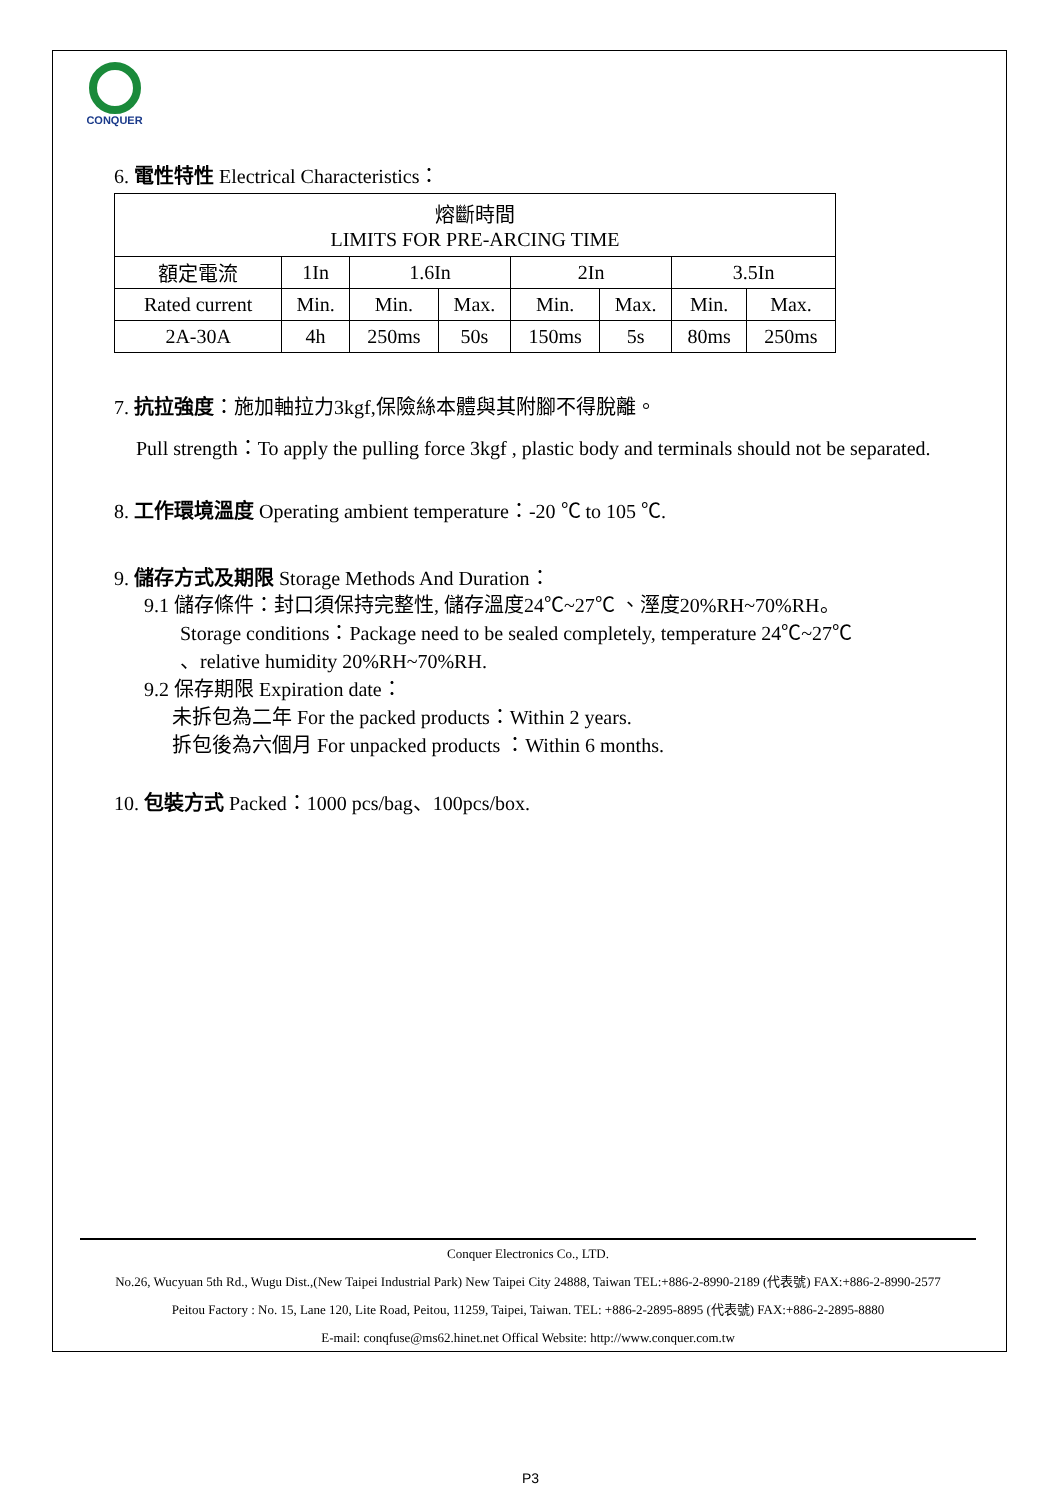CONQUER
6. 電性特性 Electrical Characteristics：
| 熔斷時間 LIMITS FOR PRE-ARCING TIME | | | | | | | |
| 額定電流 | 1In | 1.6In | | 2In | | 3.5In | |
| Rated current | Min. | Min. | Max. | Min. | Max. | Min. | Max. |
| 2A-30A | 4h | 250ms | 50s | 150ms | 5s | 80ms | 250ms |
7. 抗拉強度：施加軸拉力3kgf,保險絲本體與其附腳不得脫離。
Pull strength：To apply the pulling force 3kgf , plastic body and terminals should not be separated.
8. 工作環境溫度 Operating ambient temperature：-20 ℃ to 105 ℃.
9. 儲存方式及期限 Storage Methods And Duration：
9.1 儲存條件：封口須保持完整性, 儲存溫度24℃~27℃ 、溼度20%RH~70%RH。
Storage conditions：Package need to be sealed completely, temperature 24℃~27℃
、relative humidity 20%RH~70%RH.
9.2 保存期限 Expiration date：
未拆包為二年 For the packed products：Within 2 years.
拆包後為六個月 For unpacked products ：Within 6 months.
10. 包裝方式 Packed：1000 pcs/bag、100pcs/box.
Conquer Electronics Co., LTD.
No.26, Wucyuan 5th Rd., Wugu Dist.,(New Taipei Industrial Park) New Taipei City 24888, Taiwan TEL:+886-2-8990-2189 (代表號) FAX:+886-2-8990-2577
Peitou Factory : No. 15, Lane 120, Lite Road, Peitou, 11259, Taipei, Taiwan. TEL: +886-2-2895-8895 (代表號) FAX:+886-2-2895-8880
E-mail: conqfuse@ms62.hinet.net Offical Website: http://www.conquer.com.tw
P3